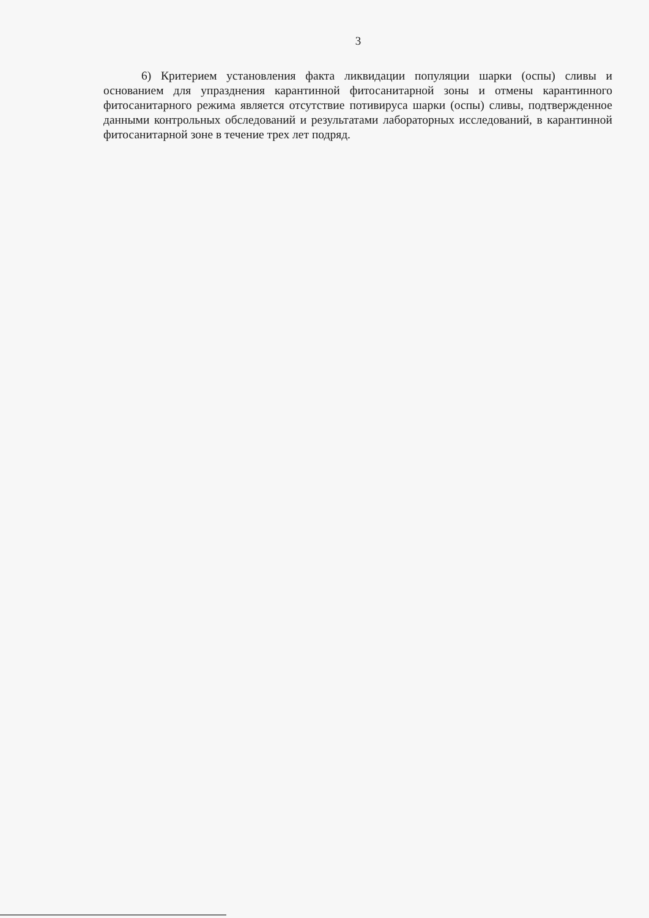3
6) Критерием установления факта ликвидации популяции шарки (оспы) сливы и основанием для упразднения карантинной фитосанитарной зоны и отмены карантинного фитосанитарного режима является отсутствие потивируса шарки (оспы) сливы, подтвержденное данными контрольных обследований и результатами лабораторных исследований, в карантинной фитосанитарной зоне в течение трех лет подряд.